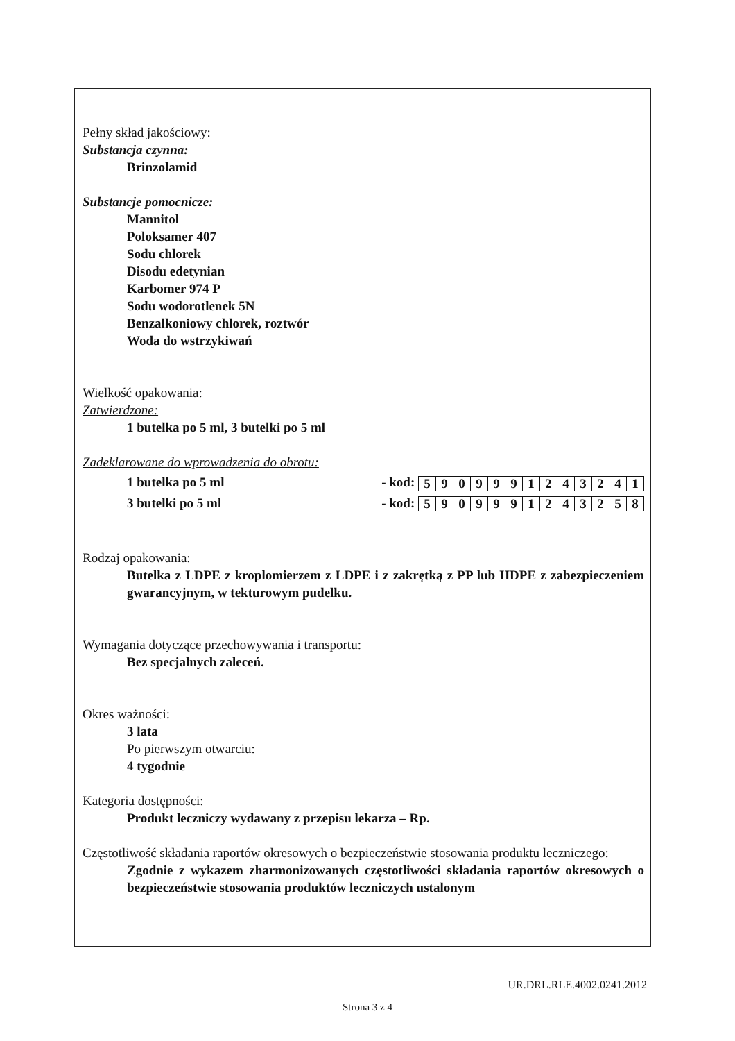Pełny skład jakościowy:
Substancja czynna:
Brinzolamid
Substancje pomocnicze:
Mannitol
Poloksamer 407
Sodu chlorek
Disodu edetynian
Karbomer 974 P
Sodu wodorotlenek 5N
Benzalkoniowy chlorek, roztwór
Woda do wstrzykiwań
Wielkość opakowania:
Zatwierdzone:
1 butelka po 5 ml, 3 butelki po 5 ml
Zadeklarowane do wprowadzenia do obrotu:
1 butelka po 5 ml - kod:
| 5 | 9 | 0 | 9 | 9 | 9 | 1 | 2 | 4 | 3 | 2 | 4 | 1 |
3 butelki po 5 ml - kod:
| 5 | 9 | 0 | 9 | 9 | 9 | 1 | 2 | 4 | 3 | 2 | 5 | 8 |
Rodzaj opakowania:
Butelka z LDPE z kroplomierzem z LDPE i z zakrętką z PP lub HDPE z zabezpieczeniem gwarancyjnym, w tekturowym pudelku.
Wymagania dotyczące przechowywania i transportu:
Bez specjalnych zaleceń.
Okres ważności:
3 lata
Po pierwszym otwarciu:
4 tygodnie
Kategoria dostępności:
Produkt leczniczy wydawany z przepisu lekarza – Rp.
Częstotliwość składania raportów okresowych o bezpieczeństwie stosowania produktu leczniczego:
Zgodnie z wykazem zharmonizowanych częstotliwości składania raportów okresowych o bezpieczeństwie stosowania produktów leczniczych ustalonym
UR.DRL.RLE.4002.0241.2012
Strona 3 z 4